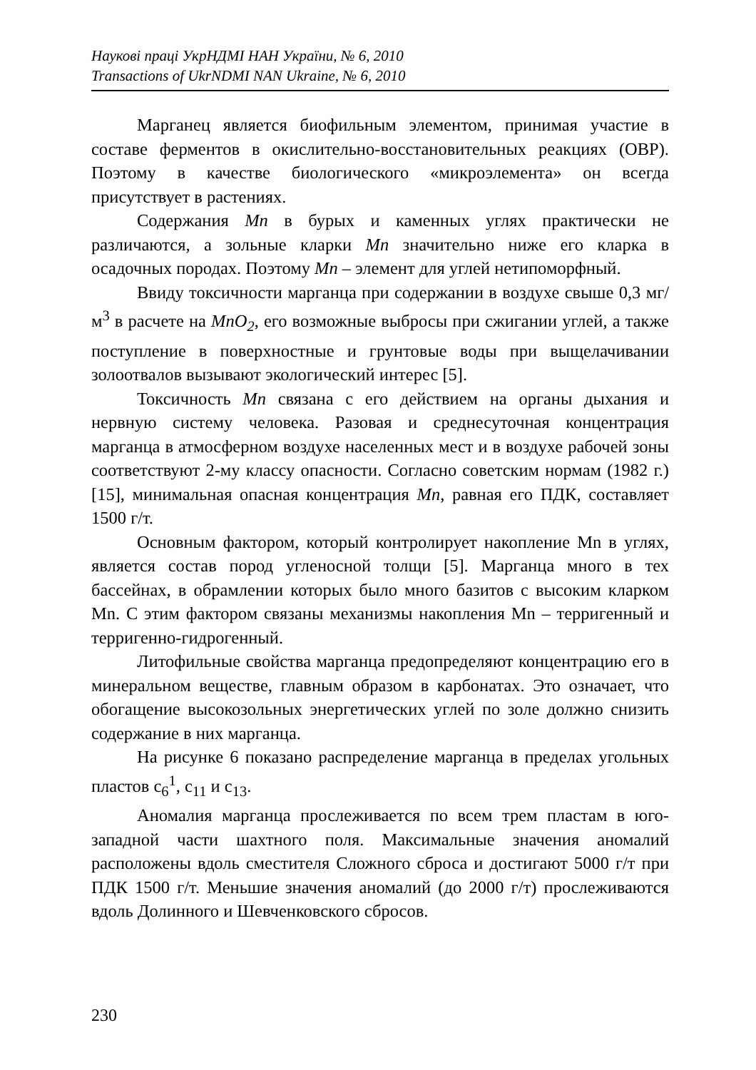Наукові праці УкрНДМІ НАН України, № 6, 2010
Transactions of UkrNDMI NAN Ukraine, № 6, 2010
Марганец является биофильным элементом, принимая участие в составе ферментов в окислительно-восстановительных реакциях (ОВР). Поэтому в качестве биологического «микроэлемента» он всегда присутствует в растениях.
Содержания Mn в бурых и каменных углях практически не различаются, а зольные кларки Mn значительно ниже его кларка в осадочных породах. Поэтому Mn – элемент для углей нетипоморфный.
Ввиду токсичности марганца при содержании в воздухе свыше 0,3 мг/м<sup>3</sup> в расчете на MnO<sub>2</sub>, его возможные выбросы при сжигании углей, а также поступление в поверхностные и грунтовые воды при выщелачивании золоотвалов вызывают экологический интерес [5].
Токсичность Mn связана с его действием на органы дыхания и нервную систему человека. Разовая и среднесуточная концентрация марганца в атмосферном воздухе населенных мест и в воздухе рабочей зоны соответствуют 2-му классу опасности. Согласно советским нормам (1982 г.) [15], минимальная опасная концентрация Mn, равная его ПДК, составляет 1500 г/т.
Основным фактором, который контролирует накопление Mn в углях, является состав пород угленосной толщи [5]. Марганца много в тех бассейнах, в обрамлении которых было много базитов с высоким кларком Mn. С этим фактором связаны механизмы накопления Mn – терригенный и терригенно-гидрогенный.
Литофильные свойства марганца предопределяют концентрацию его в минеральном веществе, главным образом в карбонатах. Это означает, что обогащение высокозольных энергетических углей по золе должно снизить содержание в них марганца.
На рисунке 6 показано распределение марганца в пределах угольных пластов c<sub>6</sub><sup>1</sup>, c<sub>11</sub> и c<sub>13</sub>.
Аномалия марганца прослеживается по всем трем пластам в юго-западной части шахтного поля. Максимальные значения аномалий расположены вдоль сместителя Сложного сброса и достигают 5000 г/т при ПДК 1500 г/т. Меньшие значения аномалий (до 2000 г/т) прослеживаются вдоль Долинного и Шевченковского сбросов.
230